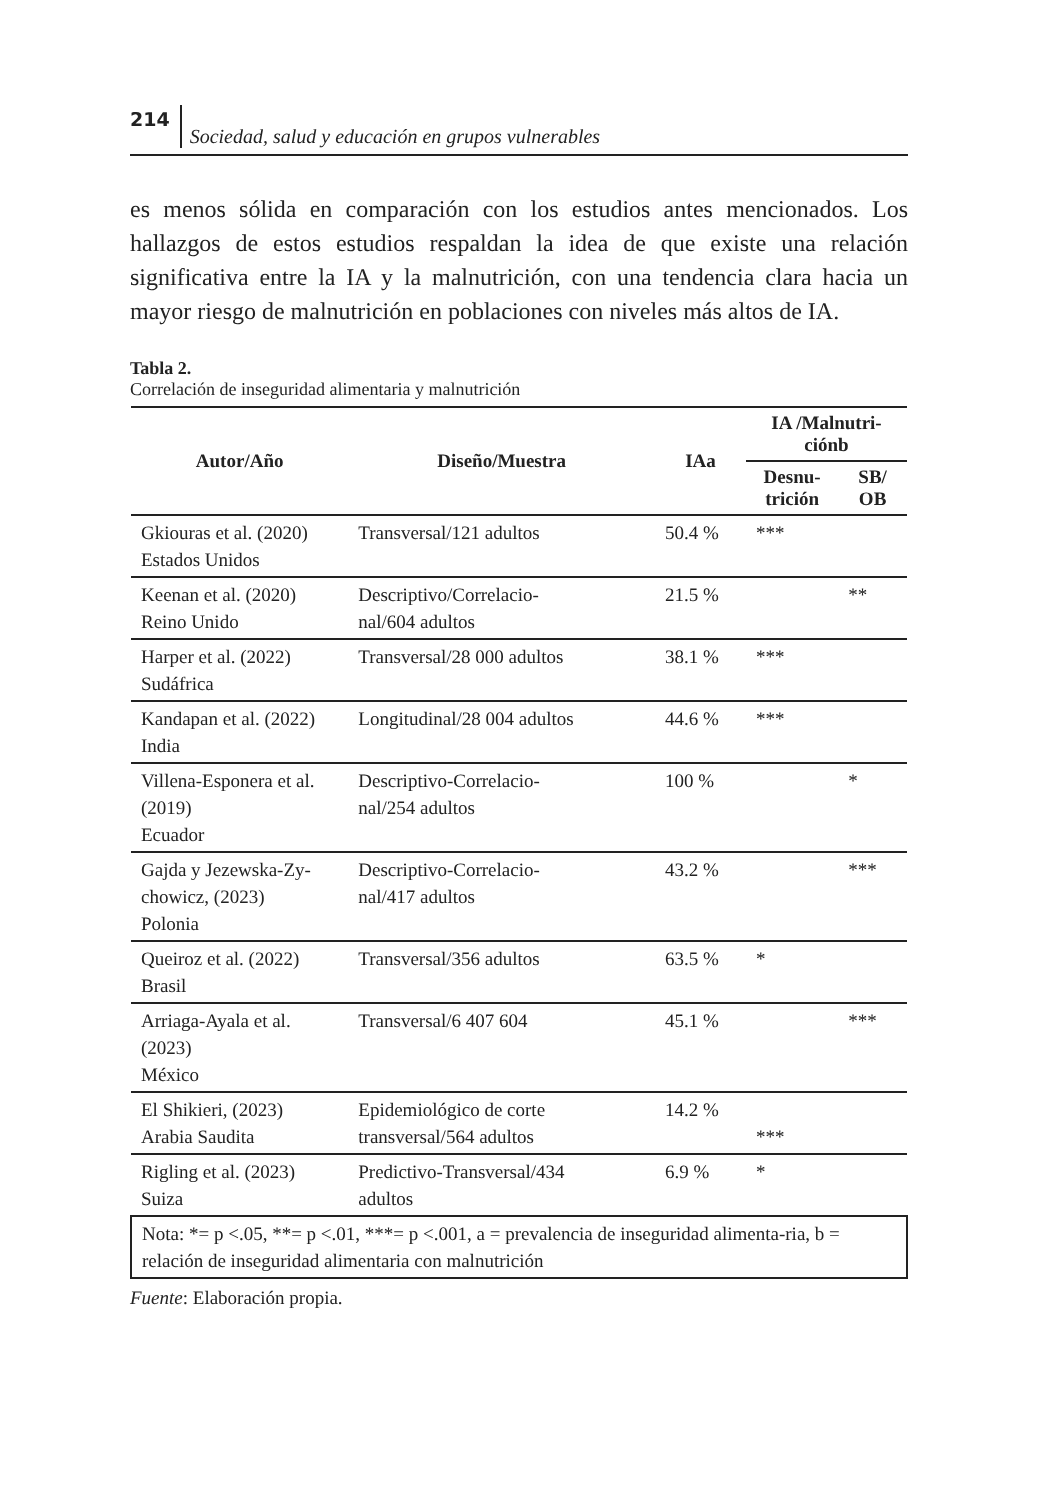214 Sociedad, salud y educación en grupos vulnerables
es menos sólida en comparación con los estudios antes mencionados. Los hallazgos de estos estudios respaldan la idea de que existe una relación significativa entre la IA y la malnutrición, con una tendencia clara hacia un mayor riesgo de malnutrición en poblaciones con niveles más altos de IA.
Tabla 2.
Correlación de inseguridad alimentaria y malnutrición
| Autor/Año | Diseño/Muestra | IAa | IA /Malnutri- ciónb | |
| --- | --- | --- | --- | --- |
| | | | Desnu- trición | SB/ OB |
| Gkiouras et al. (2020) Estados Unidos | Transversal/121 adultos | 50.4 % | *** | |
| Keenan et al. (2020) Reino Unido | Descriptivo/Correlacio- nal/604 adultos | 21.5 % | | ** |
| Harper et al. (2022) Sudáfrica | Transversal/28 000 adultos | 38.1 % | *** | |
| Kandapan et al. (2022) India | Longitudinal/28 004 adultos | 44.6 % | *** | |
| Villena-Esponera et al. (2019) Ecuador | Descriptivo-Correlacio- nal/254 adultos | 100 % | | * |
| Gajda y Jezewska-Zy- chowicz, (2023) Polonia | Descriptivo-Correlacio- nal/417 adultos | 43.2 % | | *** |
| Queiroz et al. (2022) Brasil | Transversal/356 adultos | 63.5 % | * | |
| Arriaga-Ayala et al. (2023) México | Transversal/6 407 604 | 45.1 % | | *** |
| El Shikieri, (2023) Arabia Saudita | Epidemiológico de corte transversal/564 adultos | 14.2 % | *** | |
| Rigling et al. (2023) Suiza | Predictivo-Transversal/434 adultos | 6.9 % | * | |
| Nota: *= p <.05, **= p <.01, ***= p <.001, a = prevalencia de inseguridad alimenta-ria, b = relación de inseguridad alimentaria con malnutrición | | | | |
Fuente: Elaboración propia.